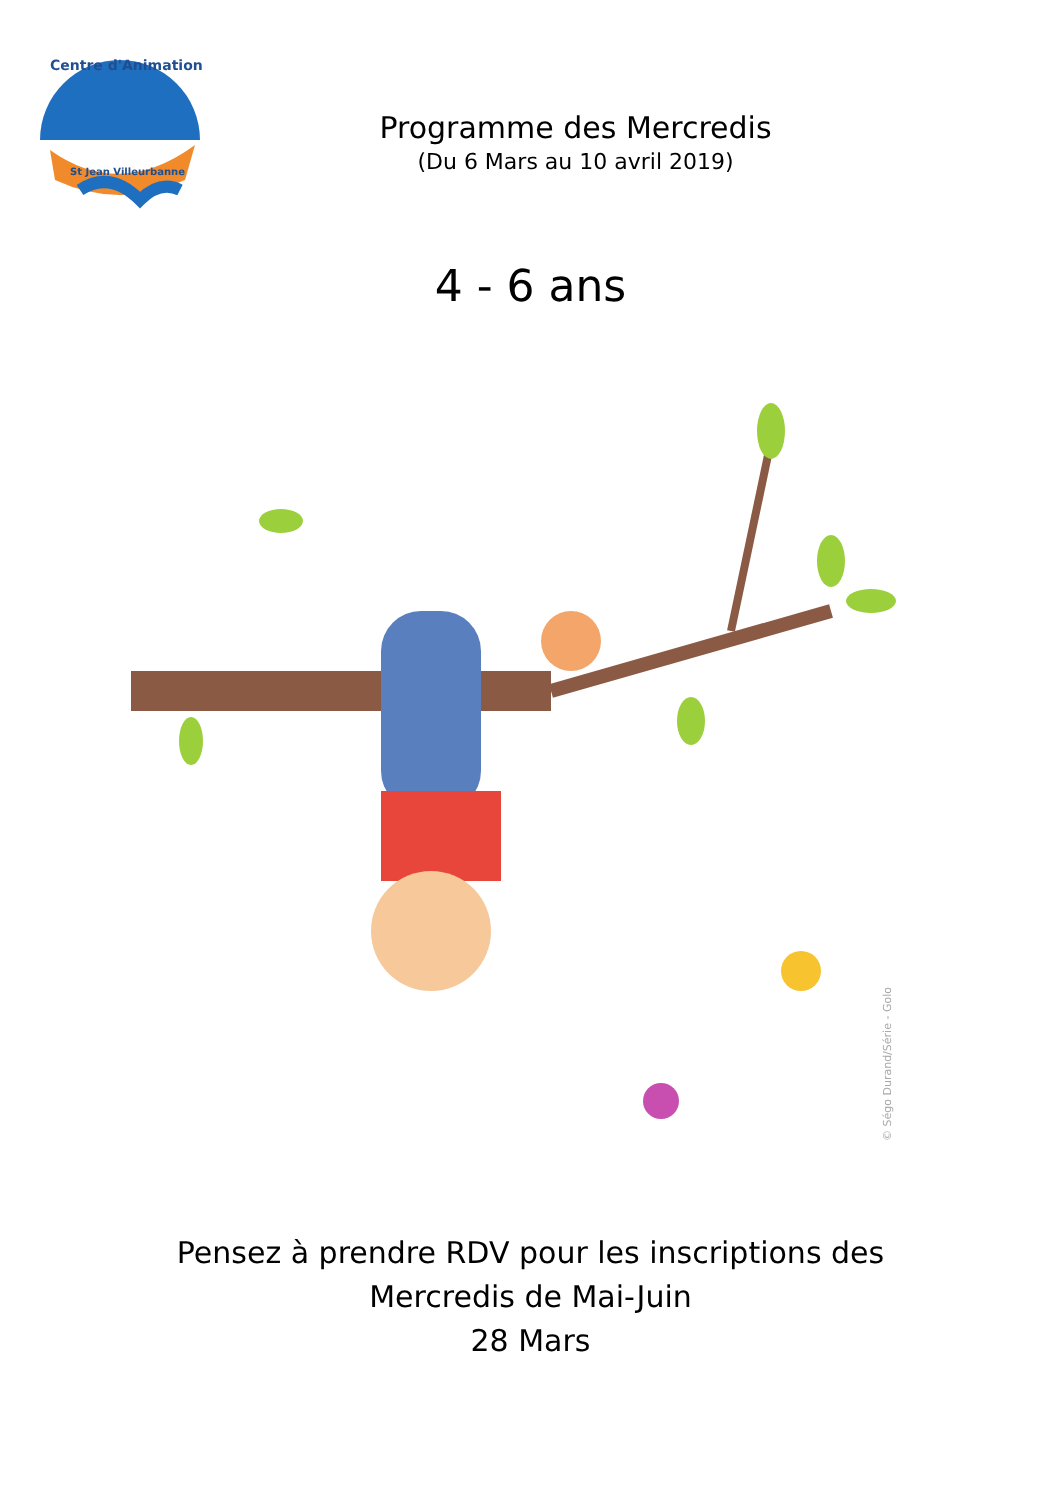Centre d'Animation
St Jean Villeurbanne
Programme des Mercredis
(Du 6 Mars au 10 avril 2019)
4 - 6 ans
© Ségo Durand/Série - Golo
Pensez à prendre RDV pour les inscriptions des
Mercredis de Mai-Juin
28 Mars